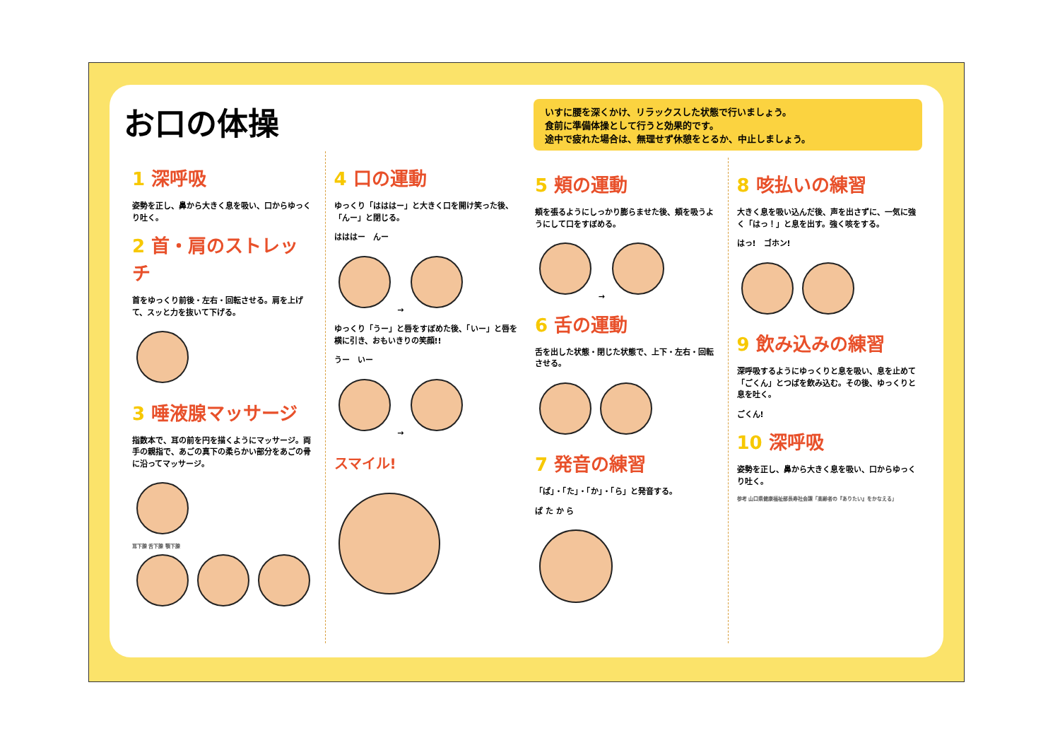お口の体操
1 深呼吸
姿勢を正し、鼻から大きく息を吸い、口からゆっくり吐く。
2 首・肩のストレッチ
首をゆっくり前後・左右・回転させる。肩を上げて、スッと力を抜いて下げる。
3 唾液腺マッサージ
指数本で、耳の前を円を描くようにマッサージ。両手の親指で、あごの真下の柔らかい部分をあごの骨に沿ってマッサージ。
耳下腺 舌下腺 顎下腺
4 口の運動
ゆっくり「はははー」と大きく口を開け笑った後、「んー」と閉じる。
はははー　んー
→
ゆっくり「うー」と唇をすぼめた後、「いー」と唇を横に引き、おもいきりの笑顔!!
うー　いー
→
スマイル!
いすに腰を深くかけ、リラックスした状態で行いましょう。
食前に準備体操として行うと効果的です。
途中で疲れた場合は、無理せず休憩をとるか、中止しましょう。
5 頬の運動
頬を張るようにしっかり膨らませた後、頬を吸うようにして口をすぼめる。
→
6 舌の運動
舌を出した状態・閉じた状態で、上下・左右・回転させる。
7 発音の練習
「ぱ」・「た」・「か」・「ら」と発音する。
ぱ た か ら
8 咳払いの練習
大きく息を吸い込んだ後、声を出さずに、一気に強く「はっ！」と息を出す。強く咳をする。
はっ!　ゴホン!
9 飲み込みの練習
深呼吸するようにゆっくりと息を吸い、息を止めて「ごくん」とつばを飲み込む。その後、ゆっくりと息を吐く。
ごくん!
10 深呼吸
姿勢を正し、鼻から大きく息を吸い、口からゆっくり吐く。
参考 山口県健康福祉部長寿社会課「高齢者の『ありたい』をかなえる」